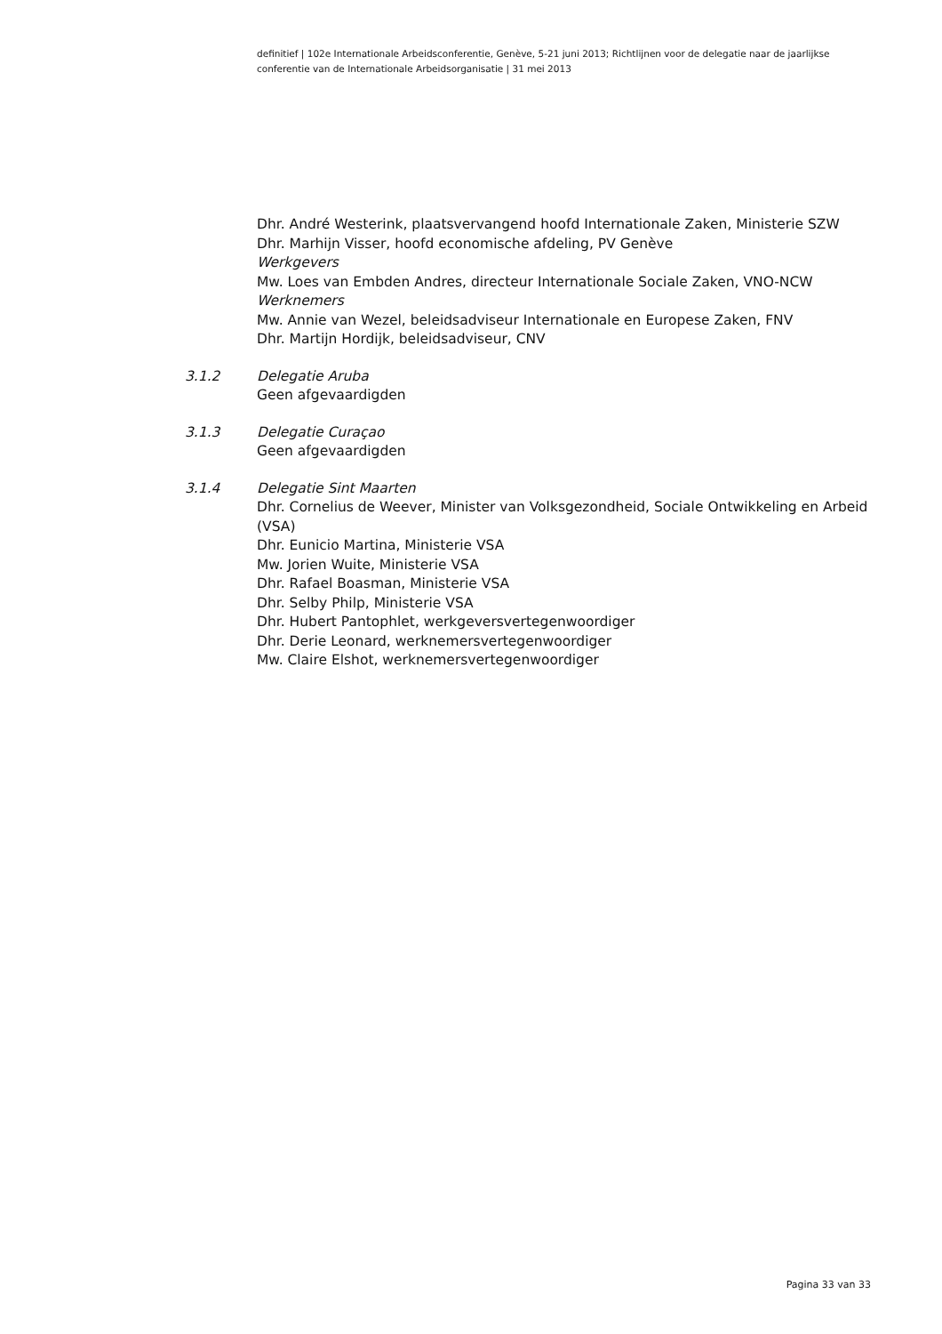definitief | 102e Internationale Arbeidsconferentie, Genève, 5-21 juni 2013; Richtlijnen voor de delegatie naar de jaarlijkse conferentie van de Internationale Arbeidsorganisatie | 31 mei 2013
Dhr. André Westerink, plaatsvervangend hoofd Internationale Zaken, Ministerie SZW
Dhr. Marhijn Visser, hoofd economische afdeling, PV Genève
Werkgevers
Mw. Loes van Embden Andres, directeur Internationale Sociale Zaken, VNO-NCW
Werknemers
Mw. Annie van Wezel, beleidsadviseur Internationale en Europese Zaken, FNV
Dhr. Martijn Hordijk, beleidsadviseur, CNV
3.1.2 Delegatie Aruba
Geen afgevaardigden
3.1.3 Delegatie Curaçao
Geen afgevaardigden
3.1.4 Delegatie Sint Maarten
Dhr. Cornelius de Weever, Minister van Volksgezondheid, Sociale Ontwikkeling en Arbeid (VSA)
Dhr. Eunicio Martina, Ministerie VSA
Mw. Jorien Wuite, Ministerie VSA
Dhr. Rafael Boasman, Ministerie VSA
Dhr. Selby Philp, Ministerie VSA
Dhr. Hubert Pantophlet, werkgeversvertegenwoordiger
Dhr. Derie Leonard, werknemersvertegenwoordiger
Mw. Claire Elshot, werknemersvertegenwoordiger
Pagina 33 van 33